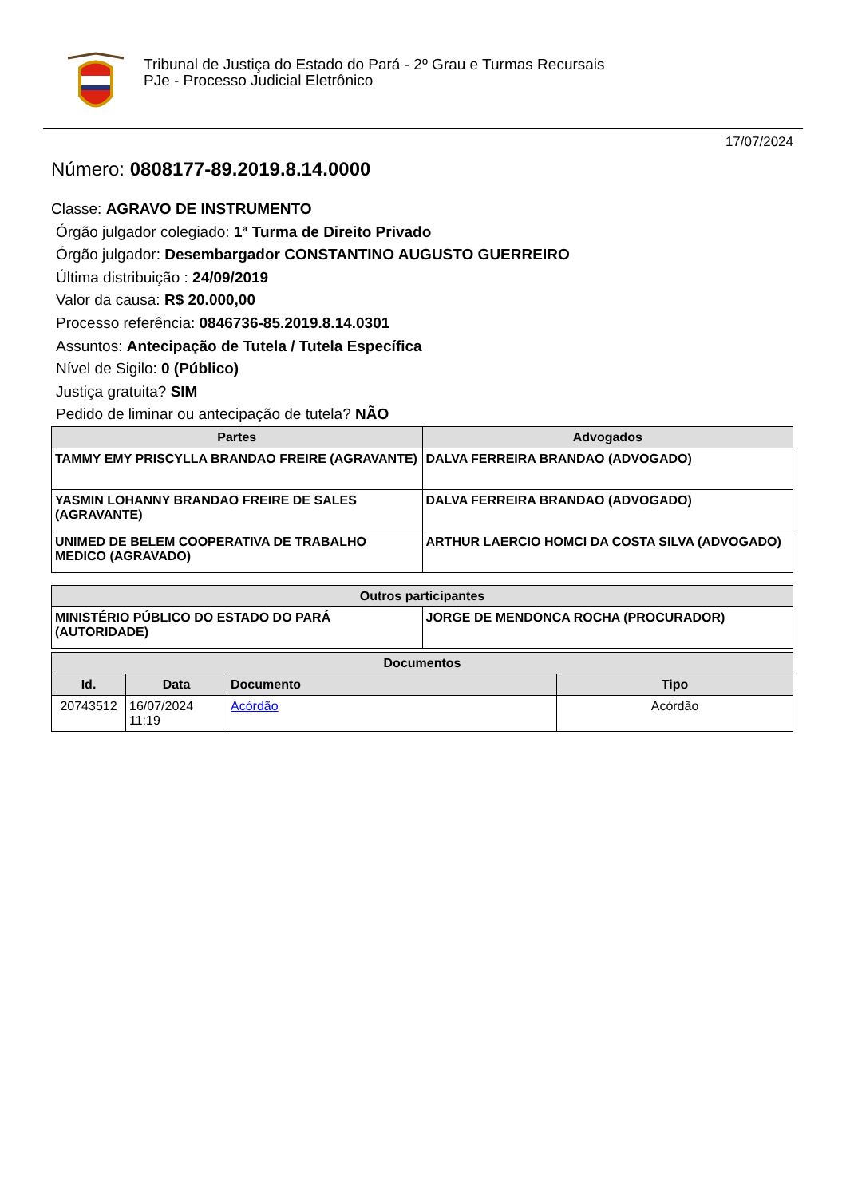Tribunal de Justiça do Estado do Pará - 2º Grau e Turmas Recursais
PJe - Processo Judicial Eletrônico
17/07/2024
Número: 0808177-89.2019.8.14.0000
Classe: AGRAVO DE INSTRUMENTO
Órgão julgador colegiado: 1ª Turma de Direito Privado
Órgão julgador: Desembargador CONSTANTINO AUGUSTO GUERREIRO
Última distribuição : 24/09/2019
Valor da causa: R$ 20.000,00
Processo referência: 0846736-85.2019.8.14.0301
Assuntos: Antecipação de Tutela / Tutela Específica
Nível de Sigilo: 0 (Público)
Justiça gratuita? SIM
Pedido de liminar ou antecipação de tutela? NÃO
| Partes | Advogados |
| --- | --- |
| TAMMY EMY PRISCYLLA BRANDAO FREIRE (AGRAVANTE) | DALVA FERREIRA BRANDAO (ADVOGADO) |
| YASMIN LOHANNY BRANDAO FREIRE DE SALES (AGRAVANTE) | DALVA FERREIRA BRANDAO (ADVOGADO) |
| UNIMED DE BELEM COOPERATIVA DE TRABALHO MEDICO (AGRAVADO) | ARTHUR LAERCIO HOMCI DA COSTA SILVA (ADVOGADO) |
| Outros participantes | |
| --- | --- |
| MINISTÉRIO PÚBLICO DO ESTADO DO PARÁ (AUTORIDADE) | JORGE DE MENDONCA ROCHA (PROCURADOR) |
| Documentos | | | |
| --- | --- | --- | --- |
| Id. | Data | Documento | Tipo |
| 20743512 | 16/07/2024 11:19 | Acórdão | Acórdão |